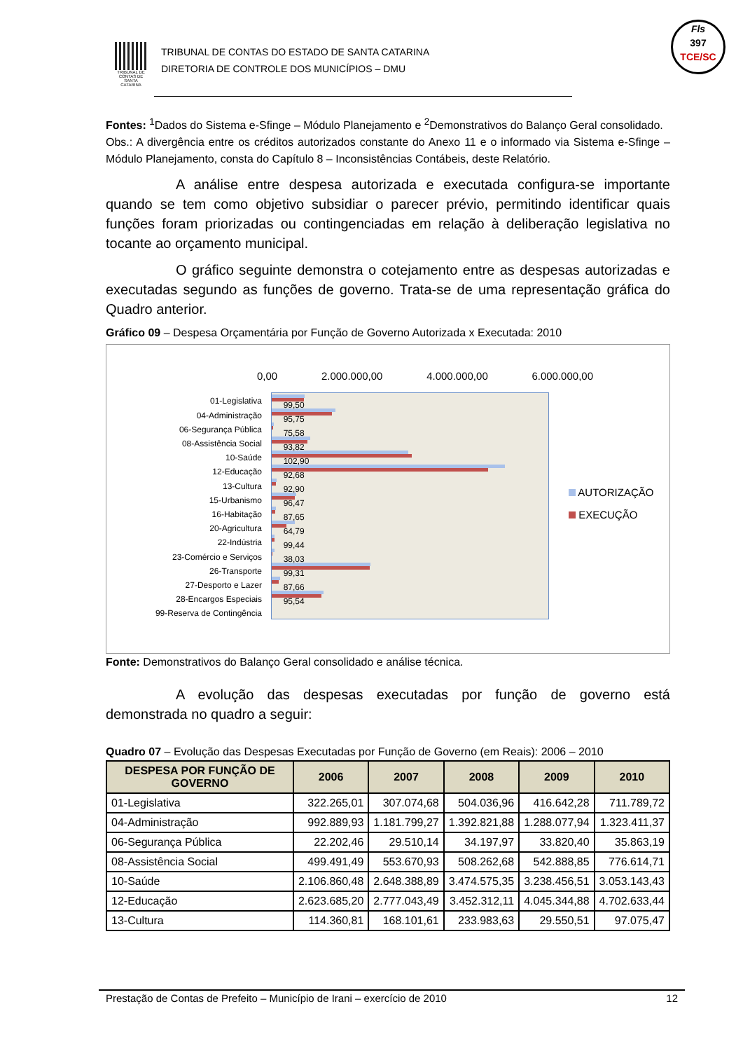TRIBUNAL DE CONTAS DE SANTA CATARINA
TRIBUNAL DE CONTAS DO ESTADO DE SANTA CATARINA
DIRETORIA DE CONTROLE DOS MUNICÍPIOS – DMU
Fls
397
TCE/SC
Fontes: <sup>1</sup>Dados do Sistema e-Sfinge – Módulo Planejamento e <sup>2</sup>Demonstrativos do Balanço Geral consolidado.
Obs.: A divergência entre os créditos autorizados constante do Anexo 11 e o informado via Sistema e-Sfinge – Módulo Planejamento, consta do Capítulo 8 – Inconsistências Contábeis, deste Relatório.
A análise entre despesa autorizada e executada configura-se importante quando se tem como objetivo subsidiar o parecer prévio, permitindo identificar quais funções foram priorizadas ou contingenciadas em relação à deliberação legislativa no tocante ao orçamento municipal.
O gráfico seguinte demonstra o cotejamento entre as despesas autorizadas e executadas segundo as funções de governo. Trata-se de uma representação gráfica do Quadro anterior.
Gráfico 09 – Despesa Orçamentária por Função de Governo Autorizada x Executada: 2010
0,00 2.000.000,00 4.000.000,00 6.000.000,00
01-Legislativa
04-Administração
06-Segurança Pública
08-Assistência Social
10-Saúde
12-Educação
13-Cultura
15-Urbanismo
16-Habitação
20-Agricultura
22-Indústria
23-Comércio e Serviços
26-Transporte
27-Desporto e Lazer
28-Encargos Especiais
99-Reserva de Contingência
99,50
95,75
75,58
93,82
102,90
92,68
92,90
96,47
87,65
64,79
99,44
38,03
99,31
87,66
95,54
AUTORIZAÇÃO
EXECUÇÃO
Fonte: Demonstrativos do Balanço Geral consolidado e análise técnica.
A evolução das despesas executadas por função de governo está demonstrada no quadro a seguir:
Quadro 07 – Evolução das Despesas Executadas por Função de Governo (em Reais): 2006 – 2010
| DESPESA POR FUNÇÃO DE GOVERNO | 2006 | 2007 | 2008 | 2009 | 2010 |
| --- | --- | --- | --- | --- | --- |
| 01-Legislativa | 322.265,01 | 307.074,68 | 504.036,96 | 416.642,28 | 711.789,72 |
| 04-Administração | 992.889,93 | 1.181.799,27 | 1.392.821,88 | 1.288.077,94 | 1.323.411,37 |
| 06-Segurança Pública | 22.202,46 | 29.510,14 | 34.197,97 | 33.820,40 | 35.863,19 |
| 08-Assistência Social | 499.491,49 | 553.670,93 | 508.262,68 | 542.888,85 | 776.614,71 |
| 10-Saúde | 2.106.860,48 | 2.648.388,89 | 3.474.575,35 | 3.238.456,51 | 3.053.143,43 |
| 12-Educação | 2.623.685,20 | 2.777.043,49 | 3.452.312,11 | 4.045.344,88 | 4.702.633,44 |
| 13-Cultura | 114.360,81 | 168.101,61 | 233.983,63 | 29.550,51 | 97.075,47 |
Prestação de Contas de Prefeito – Município de Irani – exercício de 2010 12